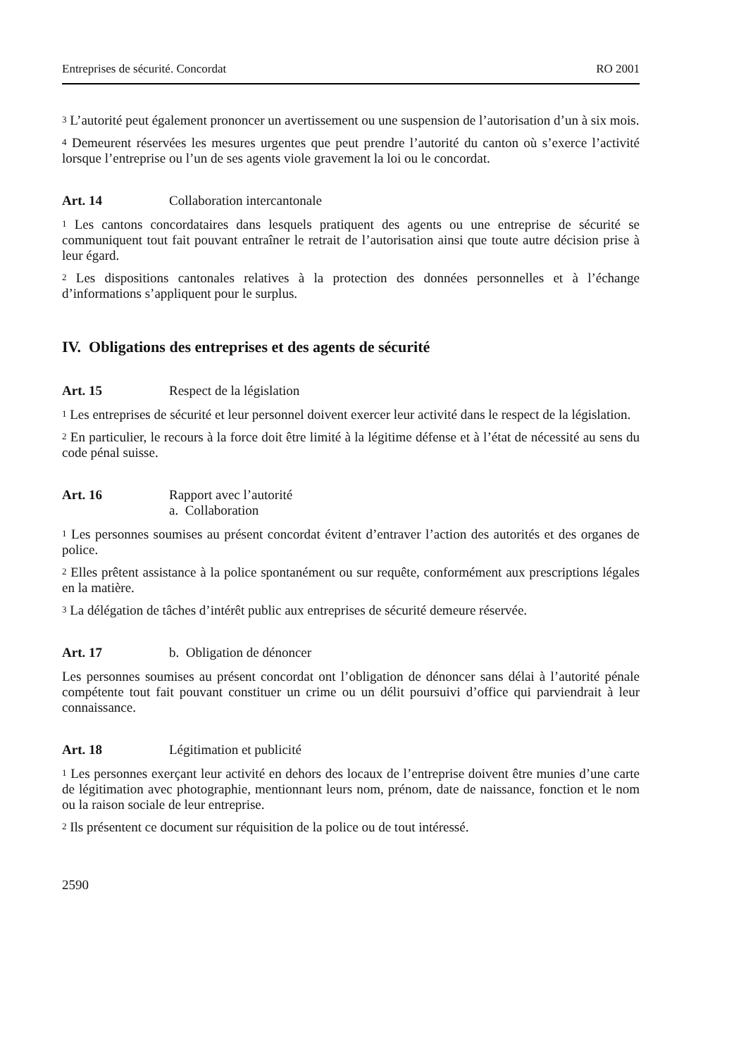Entreprises de sécurité. Concordat RO 2001
<sup>3</sup> L’autorité peut également prononcer un avertissement ou une suspension de l’autorisation d’un à six mois.
<sup>4</sup> Demeurent réservées les mesures urgentes que peut prendre l’autorité du canton où s’exerce l’activité lorsque l’entreprise ou l’un de ses agents viole gravement la loi ou le concordat.
Art. 14 Collaboration intercantonale
<sup>1</sup> Les cantons concordataires dans lesquels pratiquent des agents ou une entreprise de sécurité se communiquent tout fait pouvant entraîner le retrait de l’autorisation ainsi que toute autre décision prise à leur égard.
<sup>2</sup> Les dispositions cantonales relatives à la protection des données personnelles et à l’échange d’informations s’appliquent pour le surplus.
IV. Obligations des entreprises et des agents de sécurité
Art. 15 Respect de la législation
<sup>1</sup> Les entreprises de sécurité et leur personnel doivent exercer leur activité dans le respect de la législation.
<sup>2</sup> En particulier, le recours à la force doit être limité à la légitime défense et à l’état de nécessité au sens du code pénal suisse.
Art. 16 Rapport avec l’autorité
a. Collaboration
<sup>1</sup> Les personnes soumises au présent concordat évitent d’entraver l’action des autorités et des organes de police.
<sup>2</sup> Elles prêtent assistance à la police spontanément ou sur requête, conformément aux prescriptions légales en la matière.
<sup>3</sup> La délégation de tâches d’intérêt public aux entreprises de sécurité demeure réservée.
Art. 17 b. Obligation de dénoncer
Les personnes soumises au présent concordat ont l’obligation de dénoncer sans délai à l’autorité pénale compétente tout fait pouvant constituer un crime ou un délit poursuivi d’office qui parviendrait à leur connaissance.
Art. 18 Légitimation et publicité
<sup>1</sup> Les personnes exerçant leur activité en dehors des locaux de l’entreprise doivent être munies d’une carte de légitimation avec photographie, mentionnant leurs nom, prénom, date de naissance, fonction et le nom ou la raison sociale de leur entreprise.
<sup>2</sup> Ils présentent ce document sur réquisition de la police ou de tout intéressé.
2590